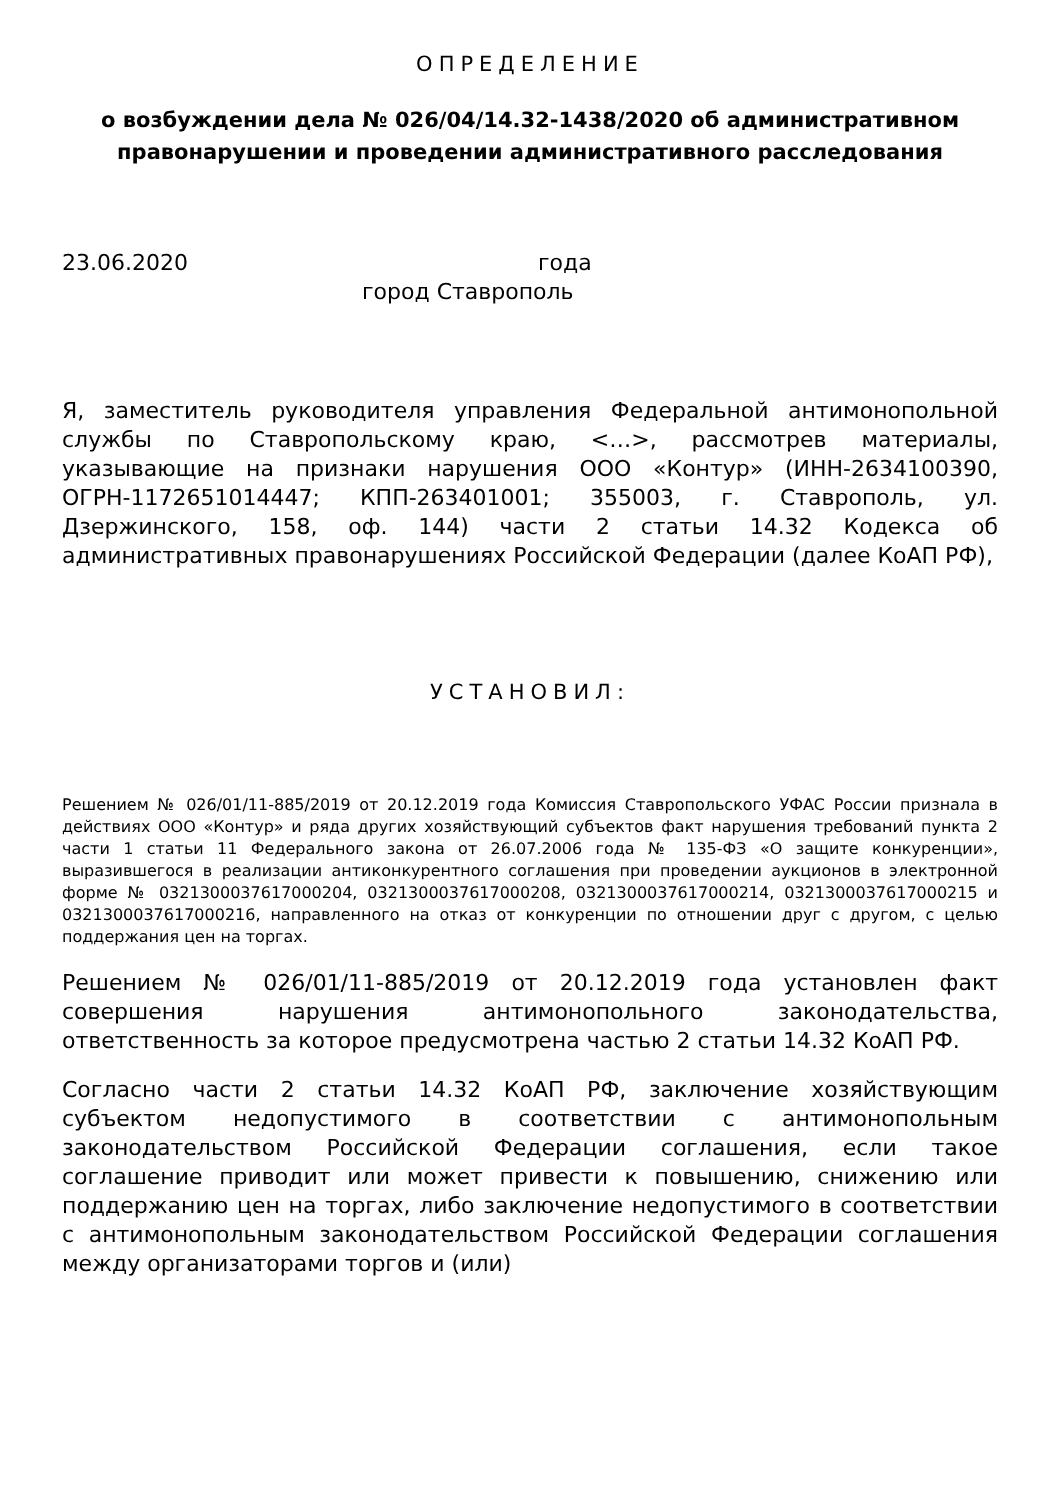ОПРЕДЕЛЕНИЕ
о возбуждении дела № 026/04/14.32-1438/2020 об административном правонарушении и проведении административного расследования
23.06.2020 года
город Ставрополь
Я, заместитель руководителя управления Федеральной антимонопольной службы по Ставропольскому краю, <…>, рассмотрев материалы, указывающие на признаки нарушения ООО «Контур» (ИНН-2634100390, ОГРН-1172651014447; КПП-263401001; 355003, г. Ставрополь, ул. Дзержинского, 158, оф. 144) части 2 статьи 14.32 Кодекса об административных правонарушениях Российской Федерации (далее КоАП РФ),
УСТАНОВИЛ:
Решением № 026/01/11-885/2019 от 20.12.2019 года Комиссия Ставропольского УФАС России признала в действиях ООО «Контур» и ряда других хозяйствующий субъектов факт нарушения требований пункта 2 части 1 статьи 11 Федерального закона от 26.07.2006 года № 135-ФЗ «О защите конкуренции», выразившегося в реализации антиконкурентного соглашения при проведении аукционов в электронной форме № 0321300037617000204, 0321300037617000208, 0321300037617000214, 0321300037617000215 и 0321300037617000216, направленного на отказ от конкуренции по отношении друг с другом, с целью поддержания цен на торгах.
Решением № 026/01/11-885/2019 от 20.12.2019 года установлен факт совершения нарушения антимонопольного законодательства, ответственность за которое предусмотрена частью 2 статьи 14.32 КоАП РФ.
Согласно части 2 статьи 14.32 КоАП РФ, заключение хозяйствующим субъектом недопустимого в соответствии с антимонопольным законодательством Российской Федерации соглашения, если такое соглашение приводит или может привести к повышению, снижению или поддержанию цен на торгах, либо заключение недопустимого в соответствии с антимонопольным законодательством Российской Федерации соглашения между организаторами торгов и (или)